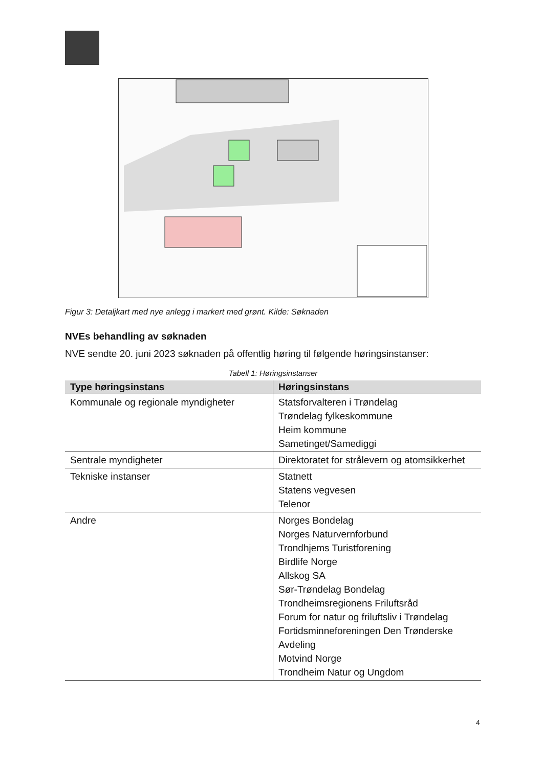Figur 3: Detaljkart med nye anlegg i markert med grønt. Kilde: Søknaden
NVEs behandling av søknaden
NVE sendte 20. juni 2023 søknaden på offentlig høring til følgende høringsinstanser:
Tabell 1: Høringsinstanser
| Type høringsinstans | Høringsinstans |
| --- | --- |
| Kommunale og regionale myndigheter | Statsforvalteren i Trøndelag Trøndelag fylkeskommune Heim kommune Sametinget/Samediggi |
| Sentrale myndigheter | Direktoratet for strålevern og atomsikkerhet |
| Tekniske instanser | Statnett Statens vegvesen Telenor |
| Andre | Norges Bondelag Norges Naturvernforbund Trondhjems Turistforening Birdlife Norge Allskog SA Sør-Trøndelag Bondelag Trondheimsregionens Friluftsråd Forum for natur og friluftsliv i Trøndelag Fortidsminneforeningen Den Trønderske Avdeling Motvind Norge Trondheim Natur og Ungdom |
4